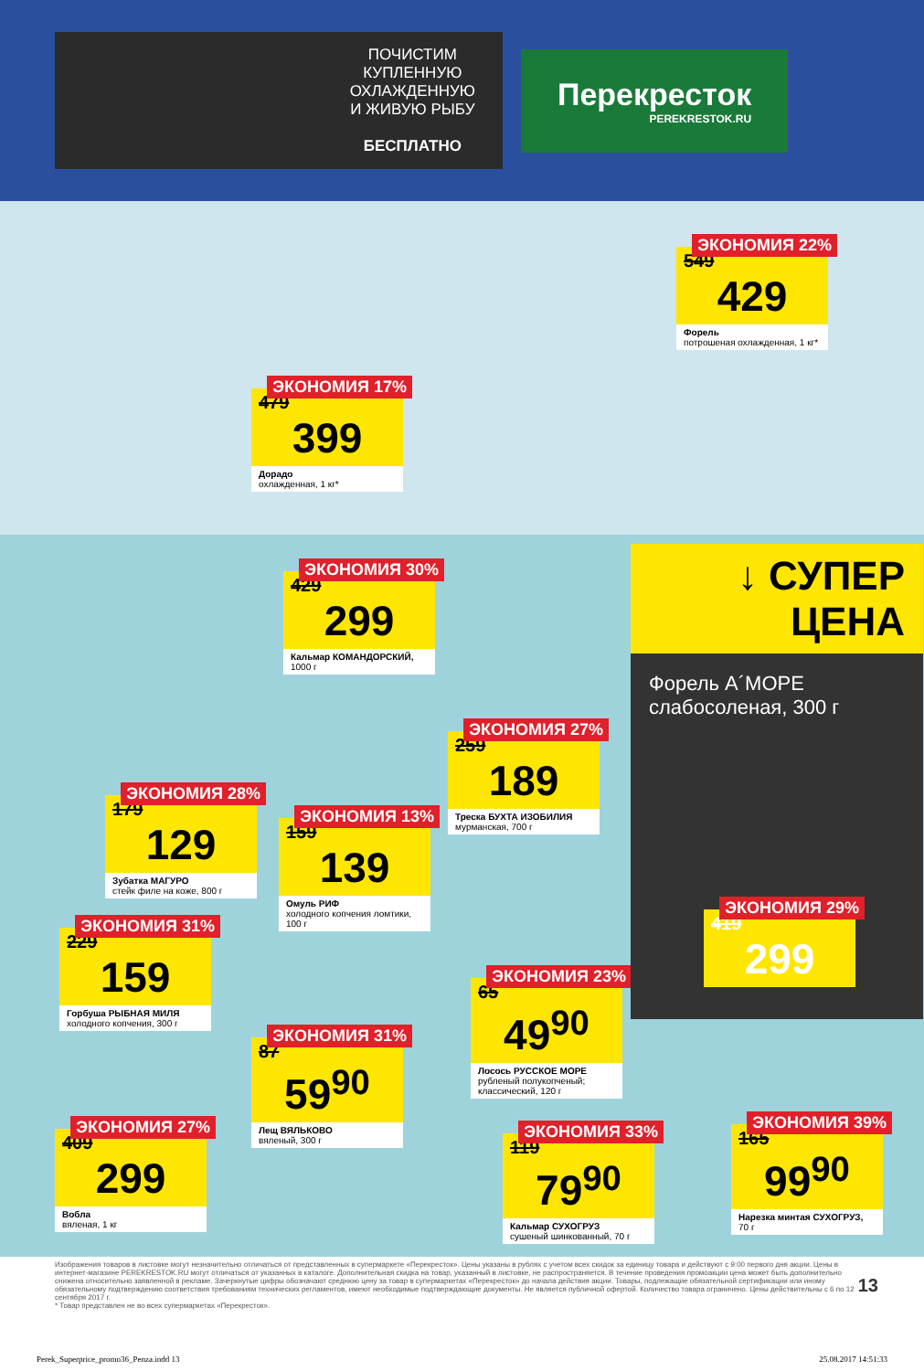ПОЧИСТИМ
КУПЛЕННУЮ
ОХЛАЖДЕННУЮ
И ЖИВУЮ РЫБУ
БЕСПЛАТНО
Перекресток
PEREKRESTOK.RU
ЭКОНОМИЯ 17%
479
399
Дорадо
охлажденная, 1 кг*
ЭКОНОМИЯ 22%
549
429
Форель
потрошеная охлажденная, 1 кг*
ЭКОНОМИЯ 30%
429
299
Кальмар КОМАНДОРСКИЙ,
1000 г
ЭКОНОМИЯ 27%
259
189
Треска БУХТА ИЗОБИЛИЯ
мурманская, 700 г
ЭКОНОМИЯ 28%
179
129
Зубатка МАГУРО
стейк филе на коже, 800 г
ЭКОНОМИЯ 13%
159
139
Омуль РИФ
холодного копчения ломтики, 100 г
ЭКОНОМИЯ 31%
229
159
Горбуша РЫБНАЯ МИЛЯ
холодного копчения, 300 г
ЭКОНОМИЯ 23%
65
49<sup>90</sup>
Лосось РУССКОЕ МОРЕ
рубленый полукопченый; классический, 120 г
ЭКОНОМИЯ 31%
87
59<sup>90</sup>
Лещ ВЯЛЬКОВО
вяленый, 300 г
ЭКОНОМИЯ 27%
409
299
Вобла
вяленая, 1 кг
ЭКОНОМИЯ 33%
119
79<sup>90</sup>
Кальмар СУХОГРУЗ
сушеный шинкованный, 70 г
ЭКОНОМИЯ 39%
165
99<sup>90</sup>
Нарезка минтая СУХОГРУЗ,
70 г
↓ СУПЕР
ЦЕНА
Форель А´МОРЕ
слабосоленая, 300 г
ЭКОНОМИЯ 29%
419
299
Изображения товаров в листовке могут незначительно отличаться от представленных в супермаркете «Перекресток». Цены указаны в рублях с учетом всех скидок за единицу товара и действуют с 9:00 первого дня акции. Цены в интернет-магазине PEREKRESTOK.RU могут отличаться от указанных в каталоге. Дополнительная скидка на товар, указанный в листовке, не распространяется. В течение проведения промоакции цена может быть дополнительно снижена относительно заявленной в рекламе. Зачеркнутые цифры обозначают среднюю цену за товар в супермаркетах «Перекресток» до начала действия акции. Товары, подлежащие обязательной сертификации или иному обязательному подтверждению соответствия требованиям технических регламентов, имеют необходимые подтверждающие документы. Не является публичной офертой. Количество товара ограничено. Цены действительны с 6 по 12 сентября 2017 г.
* Товар представлен не во всех супермаркетах «Перекресток».
13
Perek_Superprice_promo36_Penza.indd 13 25.08.2017 14:51:33